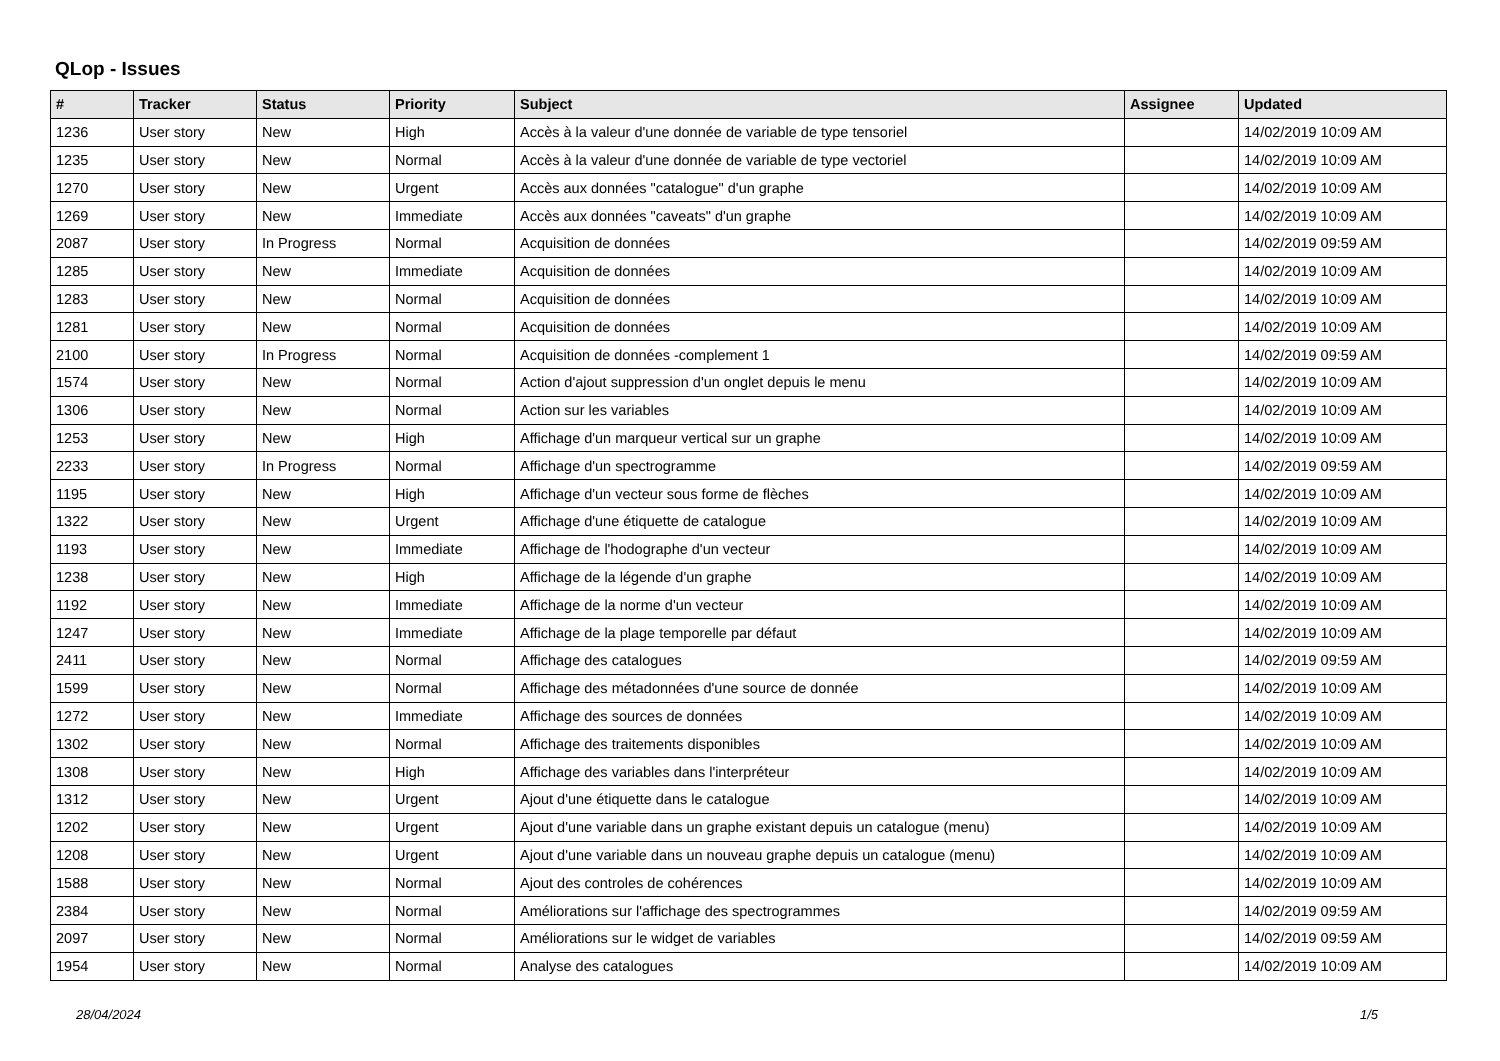QLop - Issues
| # | Tracker | Status | Priority | Subject | Assignee | Updated |
| --- | --- | --- | --- | --- | --- | --- |
| 1236 | User story | New | High | Accès à la valeur d'une donnée de variable de type tensoriel | | 14/02/2019 10:09 AM |
| 1235 | User story | New | Normal | Accès à la valeur d'une donnée de variable de type vectoriel | | 14/02/2019 10:09 AM |
| 1270 | User story | New | Urgent | Accès aux données "catalogue" d'un graphe | | 14/02/2019 10:09 AM |
| 1269 | User story | New | Immediate | Accès aux données "caveats" d'un graphe | | 14/02/2019 10:09 AM |
| 2087 | User story | In Progress | Normal | Acquisition de données | | 14/02/2019 09:59 AM |
| 1285 | User story | New | Immediate | Acquisition de données | | 14/02/2019 10:09 AM |
| 1283 | User story | New | Normal | Acquisition de données | | 14/02/2019 10:09 AM |
| 1281 | User story | New | Normal | Acquisition de données | | 14/02/2019 10:09 AM |
| 2100 | User story | In Progress | Normal | Acquisition de données -complement 1 | | 14/02/2019 09:59 AM |
| 1574 | User story | New | Normal | Action d'ajout suppression d'un onglet depuis le menu | | 14/02/2019 10:09 AM |
| 1306 | User story | New | Normal | Action sur les variables | | 14/02/2019 10:09 AM |
| 1253 | User story | New | High | Affichage d'un marqueur vertical sur un graphe | | 14/02/2019 10:09 AM |
| 2233 | User story | In Progress | Normal | Affichage d'un spectrogramme | | 14/02/2019 09:59 AM |
| 1195 | User story | New | High | Affichage d'un vecteur sous forme de flèches | | 14/02/2019 10:09 AM |
| 1322 | User story | New | Urgent | Affichage d'une étiquette de catalogue | | 14/02/2019 10:09 AM |
| 1193 | User story | New | Immediate | Affichage de l'hodographe d'un vecteur | | 14/02/2019 10:09 AM |
| 1238 | User story | New | High | Affichage de la légende d'un graphe | | 14/02/2019 10:09 AM |
| 1192 | User story | New | Immediate | Affichage de la norme d'un vecteur | | 14/02/2019 10:09 AM |
| 1247 | User story | New | Immediate | Affichage de la plage temporelle par défaut | | 14/02/2019 10:09 AM |
| 2411 | User story | New | Normal | Affichage des catalogues | | 14/02/2019 09:59 AM |
| 1599 | User story | New | Normal | Affichage des métadonnées d'une source de donnée | | 14/02/2019 10:09 AM |
| 1272 | User story | New | Immediate | Affichage des sources de données | | 14/02/2019 10:09 AM |
| 1302 | User story | New | Normal | Affichage des traitements disponibles | | 14/02/2019 10:09 AM |
| 1308 | User story | New | High | Affichage des variables dans l'interpréteur | | 14/02/2019 10:09 AM |
| 1312 | User story | New | Urgent | Ajout d'une étiquette dans le catalogue | | 14/02/2019 10:09 AM |
| 1202 | User story | New | Urgent | Ajout d'une variable dans un graphe existant depuis un catalogue (menu) | | 14/02/2019 10:09 AM |
| 1208 | User story | New | Urgent | Ajout d'une variable dans un nouveau graphe depuis un catalogue (menu) | | 14/02/2019 10:09 AM |
| 1588 | User story | New | Normal | Ajout des controles de cohérences | | 14/02/2019 10:09 AM |
| 2384 | User story | New | Normal | Améliorations sur l'affichage des spectrogrammes | | 14/02/2019 09:59 AM |
| 2097 | User story | New | Normal | Améliorations sur le widget de variables | | 14/02/2019 09:59 AM |
| 1954 | User story | New | Normal | Analyse des catalogues | | 14/02/2019 10:09 AM |
28/04/2024 1/5